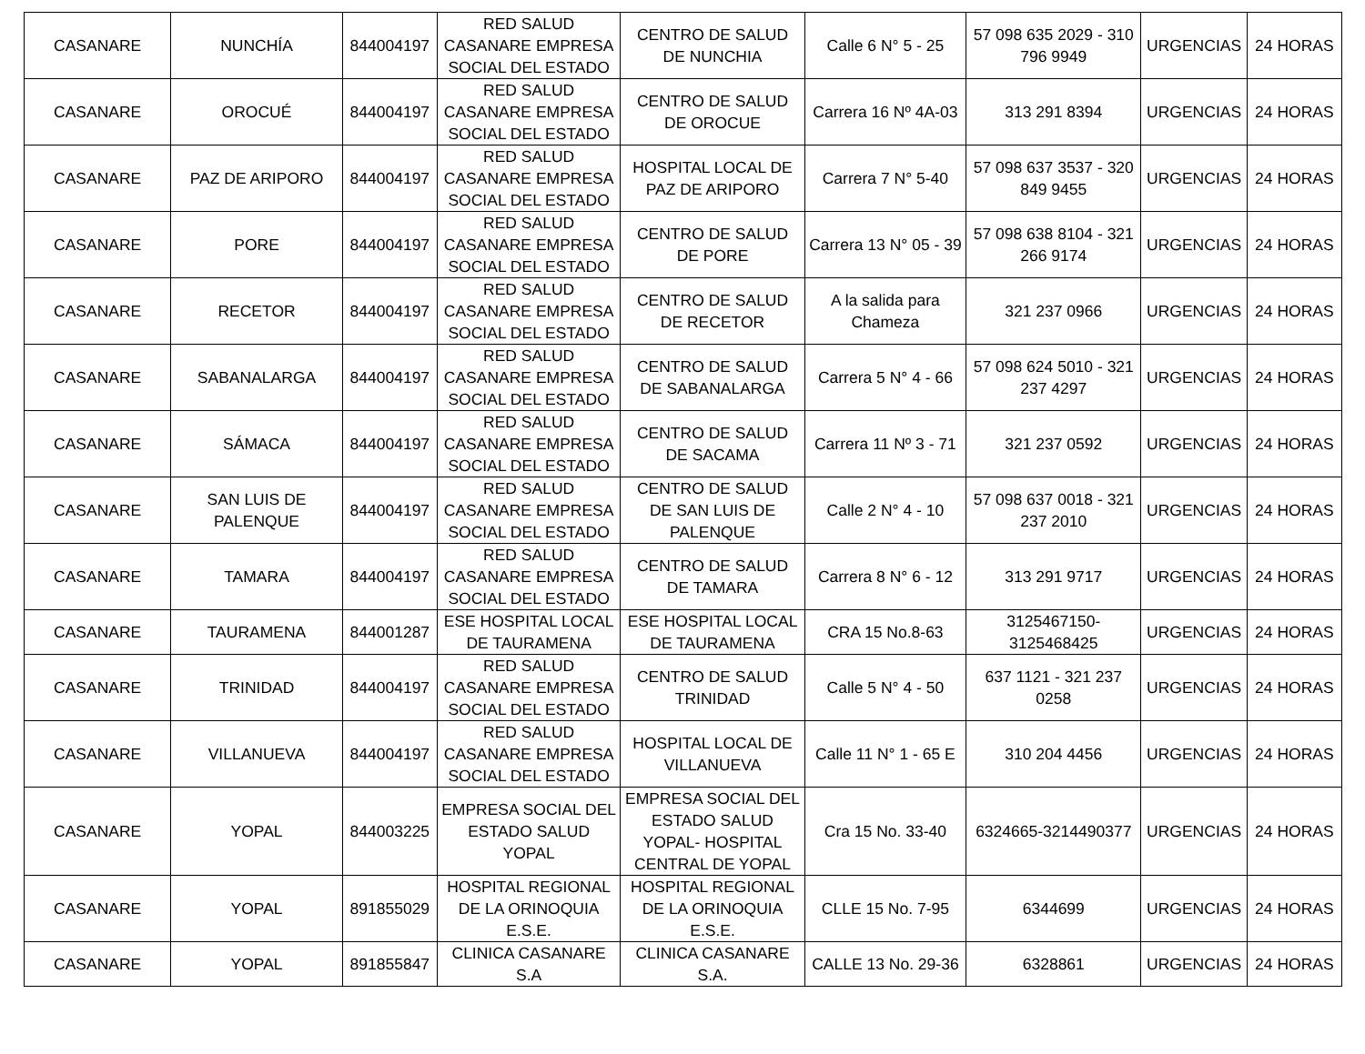| CASANARE | NUNCHÍA | 844004197 | RED SALUD CASANARE EMPRESA SOCIAL DEL ESTADO | CENTRO DE SALUD DE NUNCHIA | Calle 6 N° 5 - 25 | 57 098 635 2029 - 310 796 9949 | URGENCIAS | 24 HORAS |
| CASANARE | OROCUÉ | 844004197 | RED SALUD CASANARE EMPRESA SOCIAL DEL ESTADO | CENTRO DE SALUD DE OROCUE | Carrera 16 Nº 4A-03 | 313 291 8394 | URGENCIAS | 24 HORAS |
| CASANARE | PAZ DE ARIPORO | 844004197 | RED SALUD CASANARE EMPRESA SOCIAL DEL ESTADO | HOSPITAL LOCAL DE PAZ DE ARIPORO | Carrera 7 N° 5-40 | 57 098 637 3537 - 320 849 9455 | URGENCIAS | 24 HORAS |
| CASANARE | PORE | 844004197 | RED SALUD CASANARE EMPRESA SOCIAL DEL ESTADO | CENTRO DE SALUD DE PORE | Carrera 13 N° 05 - 39 | 57 098 638 8104 - 321 266 9174 | URGENCIAS | 24 HORAS |
| CASANARE | RECETOR | 844004197 | RED SALUD CASANARE EMPRESA SOCIAL DEL ESTADO | CENTRO DE SALUD DE RECETOR | A la salida para Chameza | 321 237 0966 | URGENCIAS | 24 HORAS |
| CASANARE | SABANALARGA | 844004197 | RED SALUD CASANARE EMPRESA SOCIAL DEL ESTADO | CENTRO DE SALUD DE SABANALARGA | Carrera 5 N° 4 - 66 | 57 098 624 5010 - 321 237 4297 | URGENCIAS | 24 HORAS |
| CASANARE | SÁMACA | 844004197 | RED SALUD CASANARE EMPRESA SOCIAL DEL ESTADO | CENTRO DE SALUD DE SACAMA | Carrera 11 Nº 3 - 71 | 321 237 0592 | URGENCIAS | 24 HORAS |
| CASANARE | SAN LUIS DE PALENQUE | 844004197 | RED SALUD CASANARE EMPRESA SOCIAL DEL ESTADO | CENTRO DE SALUD DE SAN LUIS DE PALENQUE | Calle 2 N° 4 - 10 | 57 098 637 0018 - 321 237 2010 | URGENCIAS | 24 HORAS |
| CASANARE | TAMARA | 844004197 | RED SALUD CASANARE EMPRESA SOCIAL DEL ESTADO | CENTRO DE SALUD DE TAMARA | Carrera 8 N° 6 - 12 | 313 291 9717 | URGENCIAS | 24 HORAS |
| CASANARE | TAURAMENA | 844001287 | ESE HOSPITAL LOCAL DE TAURAMENA | ESE HOSPITAL LOCAL DE TAURAMENA | CRA 15 No.8-63 | 3125467150-3125468425 | URGENCIAS | 24 HORAS |
| CASANARE | TRINIDAD | 844004197 | RED SALUD CASANARE EMPRESA SOCIAL DEL ESTADO | CENTRO DE SALUD TRINIDAD | Calle 5 N° 4 - 50 | 637 1121 - 321 237 0258 | URGENCIAS | 24 HORAS |
| CASANARE | VILLANUEVA | 844004197 | RED SALUD CASANARE EMPRESA SOCIAL DEL ESTADO | HOSPITAL LOCAL DE VILLANUEVA | Calle 11 N° 1 - 65 E | 310 204 4456 | URGENCIAS | 24 HORAS |
| CASANARE | YOPAL | 844003225 | EMPRESA SOCIAL DEL ESTADO SALUD YOPAL | EMPRESA SOCIAL DEL ESTADO SALUD YOPAL- HOSPITAL CENTRAL DE YOPAL | Cra 15 No. 33-40 | 6324665-3214490377 | URGENCIAS | 24 HORAS |
| CASANARE | YOPAL | 891855029 | HOSPITAL REGIONAL DE LA ORINOQUIA E.S.E. | HOSPITAL REGIONAL DE LA ORINOQUIA E.S.E. | CLLE 15 No. 7-95 | 6344699 | URGENCIAS | 24 HORAS |
| CASANARE | YOPAL | 891855847 | CLINICA CASANARE S.A | CLINICA CASANARE S.A. | CALLE 13 No. 29-36 | 6328861 | URGENCIAS | 24 HORAS |